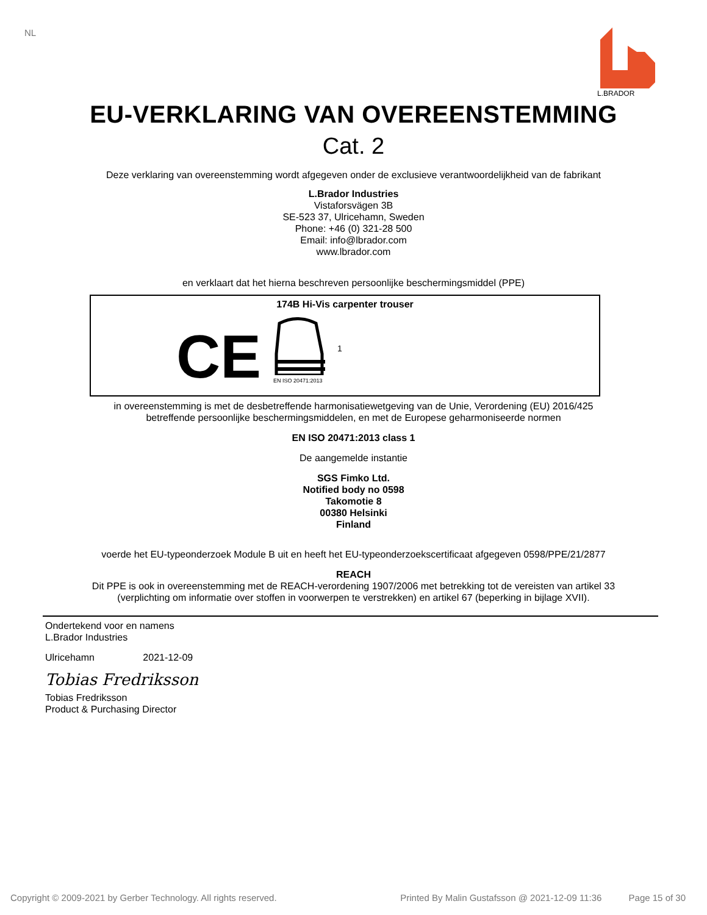NL
L.BRADOR
EU-VERKLARING VAN OVEREENSTEMMING
Cat. 2
Deze verklaring van overeenstemming wordt afgegeven onder de exclusieve verantwoordelijkheid van de fabrikant
L.Brador Industries
Vistaforsvägen 3B
SE-523 37, Ulricehamn, Sweden
Phone: +46 (0) 321-28 500
Email: info@lbrador.com
www.lbrador.com
en verklaart dat het hierna beschreven persoonlijke beschermingsmiddel (PPE)
174B Hi-Vis carpenter trouser
CE
EN ISO 20471:2013
1
in overeenstemming is met de desbetreffende harmonisatiewetgeving van de Unie, Verordening (EU) 2016/425
betreffende persoonlijke beschermingsmiddelen, en met de Europese geharmoniseerde normen
EN ISO 20471:2013 class 1
De aangemelde instantie
SGS Fimko Ltd.
Notified body no 0598
Takomotie 8
00380 Helsinki
Finland
voerde het EU-typeonderzoek Module B uit en heeft het EU-typeonderzoekscertificaat afgegeven 0598/PPE/21/2877
REACH
Dit PPE is ook in overeenstemming met de REACH-verordening 1907/2006 met betrekking tot de vereisten van artikel 33
(verplichting om informatie over stoffen in voorwerpen te verstrekken) en artikel 67 (beperking in bijlage XVII).
Ondertekend voor en namens
L.Brador Industries
Ulricehamn 2021-12-09
Tobias Fredriksson
Tobias Fredriksson
Product & Purchasing Director
Copyright © 2009-2021 by Gerber Technology. All rights reserved. Printed By Malin Gustafsson @ 2021-12-09 11:36 Page 15 of 30